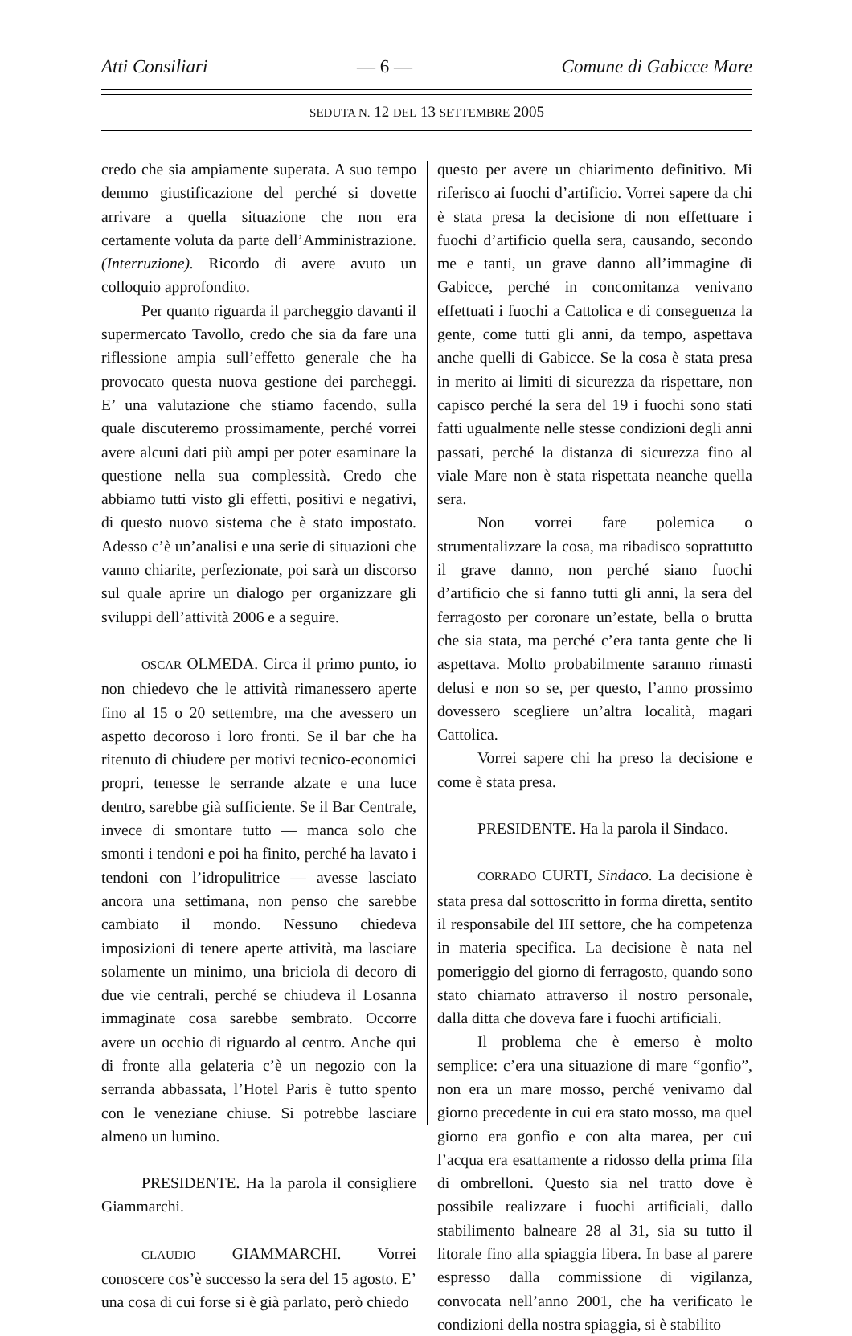Atti Consiliari — 6 — Comune di Gabicce Mare
SEDUTA N. 12 DEL 13 SETTEMBRE 2005
credo che sia ampiamente superata. A suo tempo demmo giustificazione del perché si dovette arrivare a quella situazione che non era certamente voluta da parte dell’Amministrazione. (Interruzione). Ricordo di avere avuto un colloquio approfondito.
Per quanto riguarda il parcheggio davanti il supermercato Tavollo, credo che sia da fare una riflessione ampia sull’effetto generale che ha provocato questa nuova gestione dei parcheggi. E’ una valutazione che stiamo facendo, sulla quale discuteremo prossimamente, perché vorrei avere alcuni dati più ampi per poter esaminare la questione nella sua complessità. Credo che abbiamo tutti visto gli effetti, positivi e negativi, di questo nuovo sistema che è stato impostato. Adesso c’è un’analisi e una serie di situazioni che vanno chiarite, perfezionate, poi sarà un discorso sul quale aprire un dialogo per organizzare gli sviluppi dell’attività 2006 e a seguire.
OSCAR OLMEDA. Circa il primo punto, io non chiedevo che le attività rimanessero aperte fino al 15 o 20 settembre, ma che avessero un aspetto decoroso i loro fronti. Se il bar che ha ritenuto di chiudere per motivi tecnico-economici propri, tenesse le serrande alzate e una luce dentro, sarebbe già sufficiente. Se il Bar Centrale, invece di smontare tutto — manca solo che smonti i tendoni e poi ha finito, perché ha lavato i tendoni con l’idropulitrice — avesse lasciato ancora una settimana, non penso che sarebbe cambiato il mondo. Nessuno chiedeva imposizioni di tenere aperte attività, ma lasciare solamente un minimo, una briciola di decoro di due vie centrali, perché se chiudeva il Losanna immaginate cosa sarebbe sembrato. Occorre avere un occhio di riguardo al centro. Anche qui di fronte alla gelateria c’è un negozio con la serranda abbassata, l’Hotel Paris è tutto spento con le veneziane chiuse. Si potrebbe lasciare almeno un lumino.
PRESIDENTE. Ha la parola il consigliere Giammarchi.
CLAUDIO GIAMMARCHI. Vorrei conoscere cos’è successo la sera del 15 agosto. E’ una cosa di cui forse si è già parlato, però chiedo
questo per avere un chiarimento definitivo. Mi riferisco ai fuochi d’artificio. Vorrei sapere da chi è stata presa la decisione di non effettuare i fuochi d’artificio quella sera, causando, secondo me e tanti, un grave danno all’immagine di Gabicce, perché in concomitanza venivano effettuati i fuochi a Cattolica e di conseguenza la gente, come tutti gli anni, da tempo, aspettava anche quelli di Gabicce. Se la cosa è stata presa in merito ai limiti di sicurezza da rispettare, non capisco perché la sera del 19 i fuochi sono stati fatti ugualmente nelle stesse condizioni degli anni passati, perché la distanza di sicurezza fino al viale Mare non è stata rispettata neanche quella sera.
Non vorrei fare polemica o strumentalizzare la cosa, ma ribadisco soprattutto il grave danno, non perché siano fuochi d’artificio che si fanno tutti gli anni, la sera del ferragosto per coronare un’estate, bella o brutta che sia stata, ma perché c’era tanta gente che li aspettava. Molto probabilmente saranno rimasti delusi e non so se, per questo, l’anno prossimo dovessero scegliere un’altra località, magari Cattolica.
Vorrei sapere chi ha preso la decisione e come è stata presa.
PRESIDENTE. Ha la parola il Sindaco.
CORRADO CURTI, Sindaco. La decisione è stata presa dal sottoscritto in forma diretta, sentito il responsabile del III settore, che ha competenza in materia specifica. La decisione è nata nel pomeriggio del giorno di ferragosto, quando sono stato chiamato attraverso il nostro personale, dalla ditta che doveva fare i fuochi artificiali.
Il problema che è emerso è molto semplice: c’era una situazione di mare “gonfio”, non era un mare mosso, perché venivamo dal giorno precedente in cui era stato mosso, ma quel giorno era gonfio e con alta marea, per cui l’acqua era esattamente a ridosso della prima fila di ombrelloni. Questo sia nel tratto dove è possibile realizzare i fuochi artificiali, dallo stabilimento balneare 28 al 31, sia su tutto il litorale fino alla spiaggia libera. In base al parere espresso dalla commissione di vigilanza, convocata nell’anno 2001, che ha verificato le condizioni della nostra spiaggia, si è stabilito